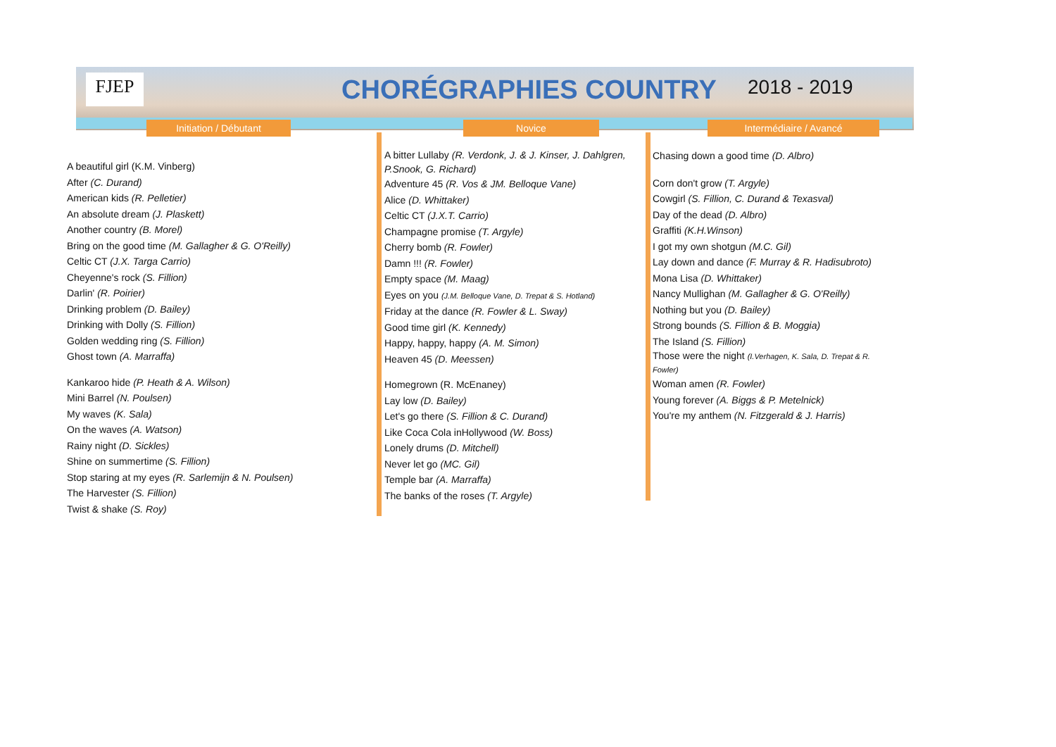FJEP CHORÉGRAPHIES COUNTRY 2018 - 2019
Initiation / Débutant Novice Intermédiaire / Avancé
A beautiful girl (K.M. Vinberg)
After (C. Durand)
American kids (R. Pelletier)
An absolute dream (J. Plaskett)
Another country (B. Morel)
Bring on the good time (M. Gallagher & G. O'Reilly)
Celtic CT (J.X. Targa Carrio)
Cheyenne's rock (S. Fillion)
Darlin' (R. Poirier)
Drinking problem (D. Bailey)
Drinking with Dolly (S. Fillion)
Golden wedding ring (S. Fillion)
Ghost town (A. Marraffa)
Kankaroo hide (P. Heath & A. Wilson)
Mini Barrel (N. Poulsen)
My waves (K. Sala)
On the waves (A. Watson)
Rainy night (D. Sickles)
Shine on summertime (S. Fillion)
Stop staring at my eyes (R. Sarlemijn & N. Poulsen)
The Harvester (S. Fillion)
Twist & shake (S. Roy)
A bitter Lullaby (R. Verdonk, J. & J. Kinser, J. Dahlgren, P.Snook, G. Richard)
Adventure 45 (R. Vos & JM. Belloque Vane)
Alice (D. Whittaker)
Celtic CT (J.X.T. Carrio)
Champagne promise (T. Argyle)
Cherry bomb (R. Fowler)
Damn !!! (R. Fowler)
Empty space (M. Maag)
Eyes on you (J.M. Belloque Vane, D. Trepat & S. Hotland)
Friday at the dance (R. Fowler & L. Sway)
Good time girl (K. Kennedy)
Happy, happy, happy (A. M. Simon)
Heaven 45 (D. Meessen)
Homegrown (R. McEnaney)
Lay low (D. Bailey)
Let's go there (S. Fillion & C. Durand)
Like Coca Cola inHollywood (W. Boss)
Lonely drums (D. Mitchell)
Never let go (MC. Gil)
Temple bar (A. Marraffa)
The banks of the roses (T. Argyle)
Chasing down a good time (D. Albro)
Corn don't grow (T. Argyle)
Cowgirl (S. Fillion, C. Durand & Texasval)
Day of the dead (D. Albro)
Graffiti (K.H.Winson)
I got my own shotgun (M.C. Gil)
Lay down and dance (F. Murray & R. Hadisubroto)
Mona Lisa (D. Whittaker)
Nancy Mullighan (M. Gallagher & G. O'Reilly)
Nothing but you (D. Bailey)
Strong bounds (S. Fillion & B. Moggia)
The Island (S. Fillion)
Those were the night (I.Verhagen, K. Sala, D. Trepat & R. Fowler)
Woman amen (R. Fowler)
Young forever (A. Biggs & P. Metelnick)
You're my anthem (N. Fitzgerald & J. Harris)